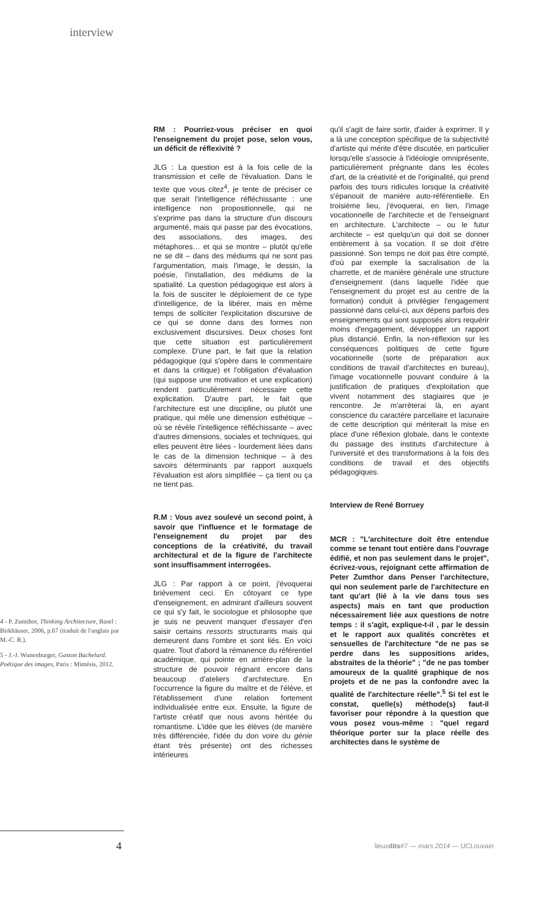interview
4 - P. Zumthor, Thinking Architecture, Basel : Birkhäuser, 2006, p.67 (traduit de l'anglais par M.-C. R.).
5 - J.-J. Wunenburger, Gaston Bachelard. Poétique des images, Paris : Mimésis, 2012.
RM : Pourriez-vous préciser en quoi l'enseignement du projet pose, selon vous, un déficit de réflexivité ?
JLG : La question est à la fois celle de la transmission et celle de l'évaluation. Dans le texte que vous citez<sup>4</sup>, je tente de préciser ce que serait l'intelligence réfléchissante : une intelligence non propositionnelle, qui ne s'exprime pas dans la structure d'un discours argumenté, mais qui passe par des évocations, des associations, des images, des métaphores… et qui se montre – plutôt qu'elle ne se dit – dans des médiums qui ne sont pas l'argumentation, mais l'image, le dessin, la poésie, l'installation, des médiums de la spatialité. La question pédagogique est alors à la fois de susciter le déploiement de ce type d'intelligence, de la libérer, mais en même temps de solliciter l'explicitation discursive de ce qui se donne dans des formes non exclusivement discursives. Deux choses font que cette situation est particulièrement complexe. D'une part, le fait que la relation pédagogique (qui s'opère dans le commentaire et dans la critique) et l'obligation d'évaluation (qui suppose une motivation et une explication) rendent particulièrement nécessaire cette explicitation. D'autre part, le fait que l'architecture est une discipline, ou plutôt une pratique, qui mêle une dimension esthétique – où se révèle l'intelligence réfléchissante – avec d'autres dimensions, sociales et techniques, qui elles peuvent être liées - lourdement liées dans le cas de la dimension technique – à des savoirs déterminants par rapport auxquels l'évaluation est alors simplifiée – ça tient ou ça ne tient pas.
R.M : Vous avez soulevé un second point, à savoir que l'influence et le formatage de l'enseignement du projet par des conceptions de la créativité, du travail architectural et de la figure de l'architecte sont insuffisamment interrogées.
JLG : Par rapport à ce point, j'évoquerai brièvement ceci. En côtoyant ce type d'enseignement, en admirant d'ailleurs souvent ce qui s'y fait, le sociologue et philosophe que je suis ne peuvent manquer d'essayer d'en saisir certains ressorts structurants mais qui demeurent dans l'ombre et sont liés. En voici quatre. Tout d'abord la rémanence du référentiel académique, qui pointe en arrière-plan de la structure de pouvoir régnant encore dans beaucoup d'ateliers d'architecture. En l'occurrence la figure du maître et de l'élève, et l'établissement d'une relation fortement individualisée entre eux. Ensuite, la figure de l'artiste créatif que nous avons héritée du romantisme. L'idée que les élèves (de manière très différenciée, l'idée du don voire du génie étant très présente) ont des richesses intérieures
qu'il s'agit de faire sortir, d'aider à exprimer. Il y a là une conception spécifique de la subjectivité d'artiste qui mérite d'être discutée, en particulier lorsqu'elle s'associe à l'idéologie omniprésente, particulièrement prégnante dans les écoles d'art, de la créativité et de l'originalité, qui prend parfois des tours ridicules lorsque la créativité s'épanouit de manière auto-référentielle. En troisième lieu, j'évoquerai, en lien, l'image vocationnelle de l'architecte et de l'enseignant en architecture. L'architecte – ou le futur architecte – est quelqu'un qui doit se donner entièrement à sa vocation. Il se doit d'être passionné. Son temps ne doit pas être compté, d'où par exemple la sacralisation de la charrette, et de manière générale une structure d'enseignement (dans laquelle l'idée que l'enseignement du projet est au centre de la formation) conduit à privilégier l'engagement passionné dans celui-ci, aux dépens parfois des enseignements qui sont supposés alors requérir moins d'engagement, développer un rapport plus distancié. Enfin, la non-réflexion sur les conséquences politiques de cette figure vocationnelle (sorte de préparation aux conditions de travail d'architectes en bureau), l'image vocationnelle pouvant conduire à la justification de pratiques d'exploitation que vivent notamment des stagiaires que je rencontre. Je m'arrêterai là, en ayant conscience du caractère parcellaire et lacunaire de cette description qui mériterait la mise en place d'une réflexion globale, dans le contexte du passage des instituts d'architecture à l'université et des transformations à la fois des conditions de travail et des objectifs pédagogiques.
Interview de René Borruey
MCR : "L'architecture doit être entendue comme se tenant tout entière dans l'ouvrage édifié, et non pas seulement dans le projet", écrivez-vous, rejoignant cette affirmation de Peter Zumthor dans Penser l'architecture, qui non seulement parle de l'architecture en tant qu'art (lié à la vie dans tous ses aspects) mais en tant que production nécessairement liée aux questions de notre temps : il s'agit, explique-t-il , par le dessin et le rapport aux qualités concrètes et sensuelles de l'architecture "de ne pas se perdre dans les suppositions arides, abstraites de la théorie" ; "de ne pas tomber amoureux de la qualité graphique de nos projets et de ne pas la confondre avec la qualité de l'architecture réelle".<sup>5</sup> Si tel est le constat, quelle(s) méthode(s) faut-il favoriser pour répondre à la question que vous posez vous-même : "quel regard théorique porter sur la place réelle des architectes dans le système de
4 lieuxdits#7 — mars 2014 — UCLouvain